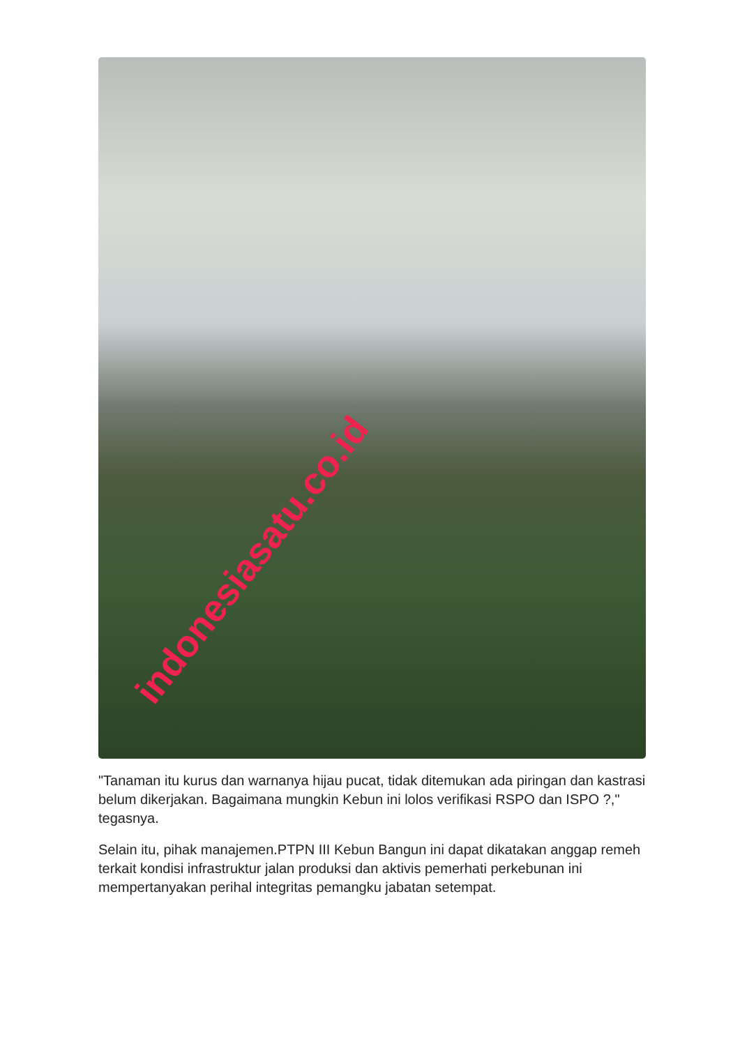indonesiasatu.co.id
"Tanaman itu kurus dan warnanya hijau pucat, tidak ditemukan ada piringan dan kastrasi belum dikerjakan. Bagaimana mungkin Kebun ini lolos verifikasi RSPO dan ISPO ?," tegasnya.
Selain itu, pihak manajemen.PTPN III Kebun Bangun ini dapat dikatakan anggap remeh terkait kondisi infrastruktur jalan produksi dan aktivis pemerhati perkebunan ini mempertanyakan perihal integritas pemangku jabatan setempat.